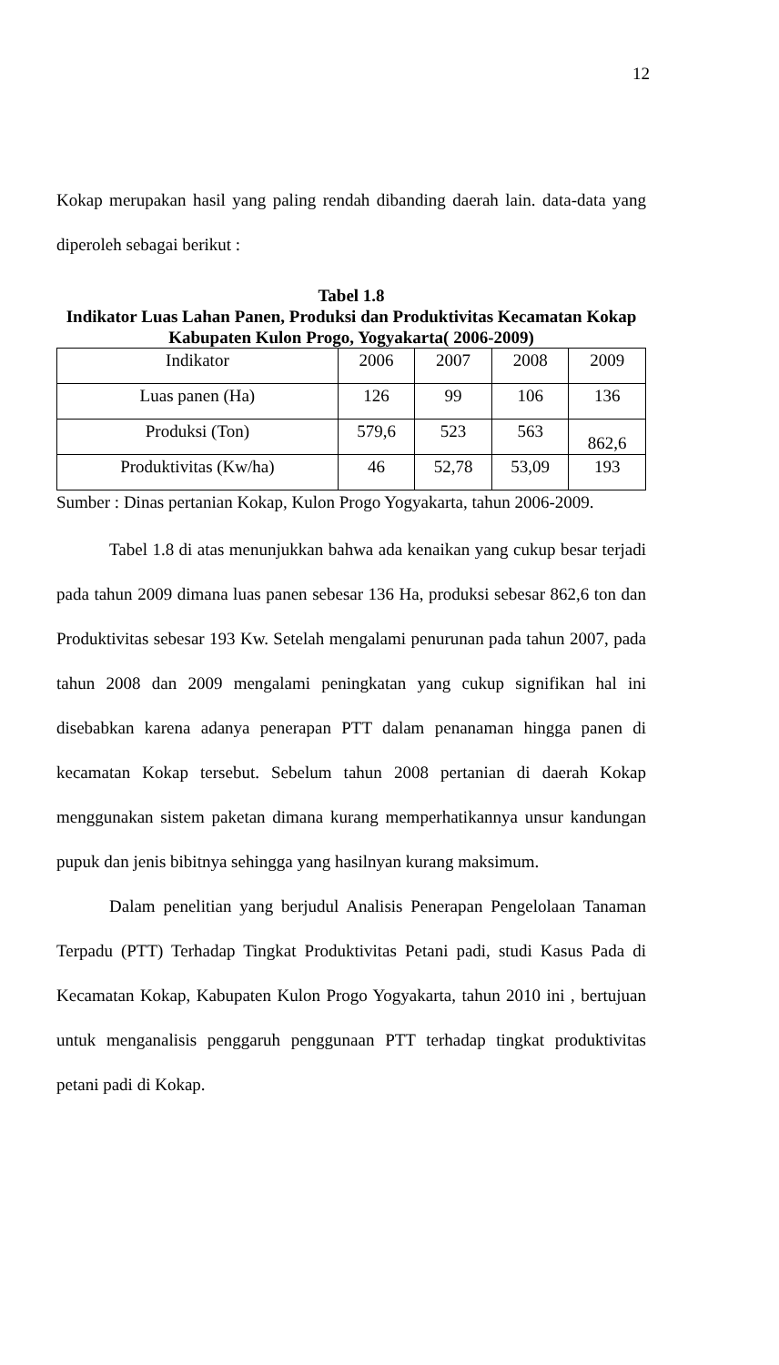12
Kokap merupakan hasil yang paling rendah dibanding daerah lain. data-data yang diperoleh sebagai berikut :
Tabel 1.8
Indikator Luas Lahan Panen, Produksi dan Produktivitas Kecamatan Kokap
Kabupaten Kulon Progo, Yogyakarta( 2006-2009)
| Indikator | 2006 | 2007 | 2008 | 2009 |
| Luas panen (Ha) | 126 | 99 | 106 | 136 |
| Produksi (Ton) | 579,6 | 523 | 563 | 862,6 |
| Produktivitas (Kw/ha) | 46 | 52,78 | 53,09 | 193 |
Sumber : Dinas pertanian Kokap, Kulon Progo Yogyakarta, tahun 2006-2009.
Tabel 1.8 di atas menunjukkan bahwa ada kenaikan yang cukup besar terjadi pada tahun 2009 dimana luas panen sebesar 136 Ha, produksi sebesar 862,6 ton dan Produktivitas sebesar 193 Kw. Setelah mengalami penurunan pada tahun 2007, pada tahun 2008 dan 2009 mengalami peningkatan yang cukup signifikan hal ini disebabkan karena adanya penerapan PTT dalam penanaman hingga panen di kecamatan Kokap tersebut. Sebelum tahun 2008 pertanian di daerah Kokap menggunakan sistem paketan dimana kurang memperhatikannya unsur kandungan pupuk dan jenis bibitnya sehingga yang hasilnyan kurang maksimum.
Dalam penelitian yang berjudul Analisis Penerapan Pengelolaan Tanaman Terpadu (PTT) Terhadap Tingkat Produktivitas Petani padi, studi Kasus Pada di Kecamatan Kokap, Kabupaten Kulon Progo Yogyakarta, tahun 2010 ini , bertujuan untuk menganalisis penggaruh penggunaan PTT terhadap tingkat produktivitas petani padi di Kokap.